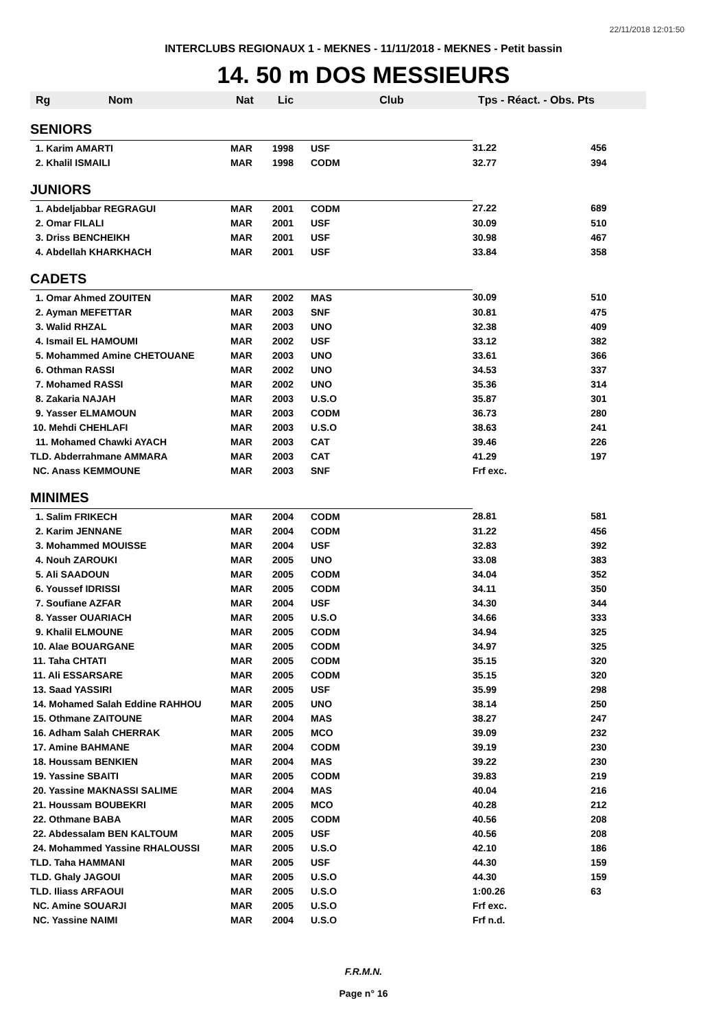22/11/2018 12:01:50
INTERCLUBS REGIONAUX 1 - MEKNES - 11/11/2018 - MEKNES - Petit bassin
14. 50 m DOS MESSIEURS
| Rg | Nom | Nat | Lic | Club | Tps - Réact. - Obs. Pts | |
| --- | --- | --- | --- | --- | --- | --- |
| SENIORS | | | | | | |
| 1. Karim AMARTI | | MAR | 1998 | USF | 31.22 | 456 |
| 2. Khalil ISMAILI | | MAR | 1998 | CODM | 32.77 | 394 |
| JUNIORS | | | | | | |
| 1. Abdeljabbar REGRAGUI | | MAR | 2001 | CODM | 27.22 | 689 |
| 2. Omar FILALI | | MAR | 2001 | USF | 30.09 | 510 |
| 3. Driss BENCHEIKH | | MAR | 2001 | USF | 30.98 | 467 |
| 4. Abdellah KHARKHACH | | MAR | 2001 | USF | 33.84 | 358 |
| CADETS | | | | | | |
| 1. Omar Ahmed ZOUITEN | | MAR | 2002 | MAS | 30.09 | 510 |
| 2. Ayman MEFETTAR | | MAR | 2003 | SNF | 30.81 | 475 |
| 3. Walid RHZAL | | MAR | 2003 | UNO | 32.38 | 409 |
| 4. Ismail EL HAMOUMI | | MAR | 2002 | USF | 33.12 | 382 |
| 5. Mohammed Amine CHETOUANE | | MAR | 2003 | UNO | 33.61 | 366 |
| 6. Othman RASSI | | MAR | 2002 | UNO | 34.53 | 337 |
| 7. Mohamed RASSI | | MAR | 2002 | UNO | 35.36 | 314 |
| 8. Zakaria NAJAH | | MAR | 2003 | U.S.O | 35.87 | 301 |
| 9. Yasser ELMAMOUN | | MAR | 2003 | CODM | 36.73 | 280 |
| 10. Mehdi CHEHLAFI | | MAR | 2003 | U.S.O | 38.63 | 241 |
| 11. Mohamed Chawki AYACH | | MAR | 2003 | CAT | 39.46 | 226 |
| TLD. Abderrahmane AMMARA | | MAR | 2003 | CAT | 41.29 | 197 |
| NC. Anass KEMMOUNE | | MAR | 2003 | SNF | Frf exc. | |
| MINIMES | | | | | | |
| 1. Salim FRIKECH | | MAR | 2004 | CODM | 28.81 | 581 |
| 2. Karim JENNANE | | MAR | 2004 | CODM | 31.22 | 456 |
| 3. Mohammed MOUISSE | | MAR | 2004 | USF | 32.83 | 392 |
| 4. Nouh ZAROUKI | | MAR | 2005 | UNO | 33.08 | 383 |
| 5. Ali SAADOUN | | MAR | 2005 | CODM | 34.04 | 352 |
| 6. Youssef IDRISSI | | MAR | 2005 | CODM | 34.11 | 350 |
| 7. Soufiane AZFAR | | MAR | 2004 | USF | 34.30 | 344 |
| 8. Yasser OUARIACH | | MAR | 2005 | U.S.O | 34.66 | 333 |
| 9. Khalil ELMOUNE | | MAR | 2005 | CODM | 34.94 | 325 |
| 10. Alae BOUARGANE | | MAR | 2005 | CODM | 34.97 | 325 |
| 11. Taha CHTATI | | MAR | 2005 | CODM | 35.15 | 320 |
| 11. Ali ESSARSARE | | MAR | 2005 | CODM | 35.15 | 320 |
| 13. Saad YASSIRI | | MAR | 2005 | USF | 35.99 | 298 |
| 14. Mohamed Salah Eddine RAHHOU | | MAR | 2005 | UNO | 38.14 | 250 |
| 15. Othmane ZAITOUNE | | MAR | 2004 | MAS | 38.27 | 247 |
| 16. Adham Salah CHERRAK | | MAR | 2005 | MCO | 39.09 | 232 |
| 17. Amine BAHMANE | | MAR | 2004 | CODM | 39.19 | 230 |
| 18. Houssam BENKIEN | | MAR | 2004 | MAS | 39.22 | 230 |
| 19. Yassine SBAITI | | MAR | 2005 | CODM | 39.83 | 219 |
| 20. Yassine MAKNASSI SALIME | | MAR | 2004 | MAS | 40.04 | 216 |
| 21. Houssam BOUBEKRI | | MAR | 2005 | MCO | 40.28 | 212 |
| 22. Othmane BABA | | MAR | 2005 | CODM | 40.56 | 208 |
| 22. Abdessalam BEN KALTOUM | | MAR | 2005 | USF | 40.56 | 208 |
| 24. Mohammed Yassine RHALOUSSI | | MAR | 2005 | U.S.O | 42.10 | 186 |
| TLD. Taha HAMMANI | | MAR | 2005 | USF | 44.30 | 159 |
| TLD. Ghaly JAGOUI | | MAR | 2005 | U.S.O | 44.30 | 159 |
| TLD. Iliass ARFAOUI | | MAR | 2005 | U.S.O | 1:00.26 | 63 |
| NC. Amine SOUARJI | | MAR | 2005 | U.S.O | Frf exc. | |
| NC. Yassine NAIMI | | MAR | 2004 | U.S.O | Frf n.d. | |
F.R.M.N.
Page n° 16